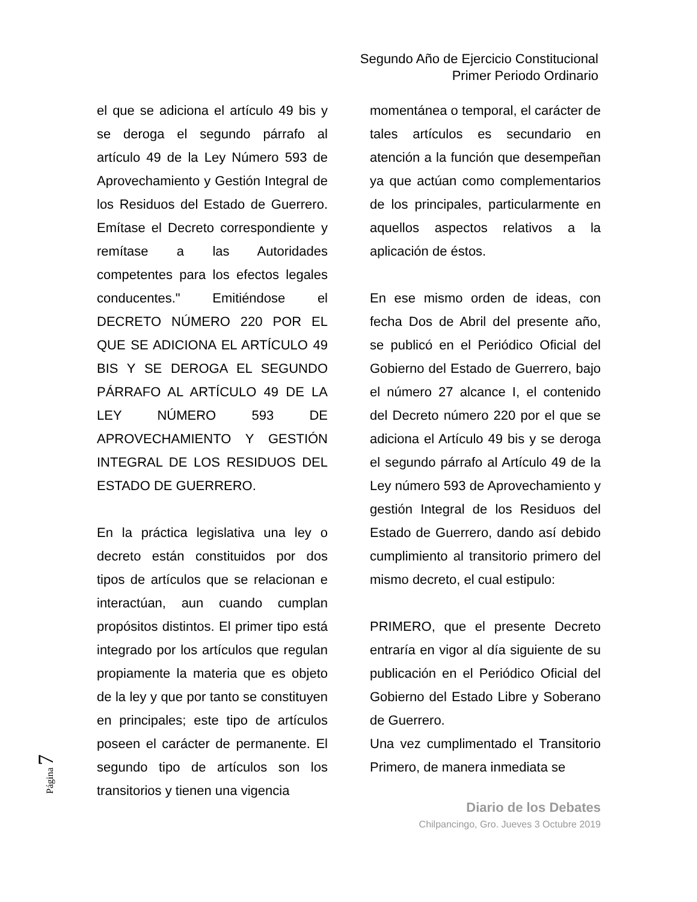Segundo Año de Ejercicio Constitucional
Primer Periodo Ordinario
el que se adiciona el artículo 49 bis y se deroga el segundo párrafo al artículo 49 de la Ley Número 593 de Aprovechamiento y Gestión Integral de los Residuos del Estado de Guerrero. Emítase el Decreto correspondiente y remítase a las Autoridades competentes para los efectos legales conducentes." Emitiéndose el DECRETO NÚMERO 220 POR EL QUE SE ADICIONA EL ARTÍCULO 49 BIS Y SE DEROGA EL SEGUNDO PÁRRAFO AL ARTÍCULO 49 DE LA LEY NÚMERO 593 DE APROVECHAMIENTO Y GESTIÓN INTEGRAL DE LOS RESIDUOS DEL ESTADO DE GUERRERO.
En la práctica legislativa una ley o decreto están constituidos por dos tipos de artículos que se relacionan e interactúan, aun cuando cumplan propósitos distintos. El primer tipo está integrado por los artículos que regulan propiamente la materia que es objeto de la ley y que por tanto se constituyen en principales; este tipo de artículos poseen el carácter de permanente. El segundo tipo de artículos son los transitorios y tienen una vigencia
momentánea o temporal, el carácter de tales artículos es secundario en atención a la función que desempeñan ya que actúan como complementarios de los principales, particularmente en aquellos aspectos relativos a la aplicación de éstos.
En ese mismo orden de ideas, con fecha Dos de Abril del presente año, se publicó en el Periódico Oficial del Gobierno del Estado de Guerrero, bajo el número 27 alcance I, el contenido del Decreto número 220 por el que se adiciona el Artículo 49 bis y se deroga el segundo párrafo al Artículo 49 de la Ley número 593 de Aprovechamiento y gestión Integral de los Residuos del Estado de Guerrero, dando así debido cumplimiento al transitorio primero del mismo decreto, el cual estipulo:
PRIMERO, que el presente Decreto entraría en vigor al día siguiente de su publicación en el Periódico Oficial del Gobierno del Estado Libre y Soberano de Guerrero.
Una vez cumplimentado el Transitorio Primero, de manera inmediata se
Página 7
Diario de los Debates
Chilpancingo, Gro. Jueves 3 Octubre 2019